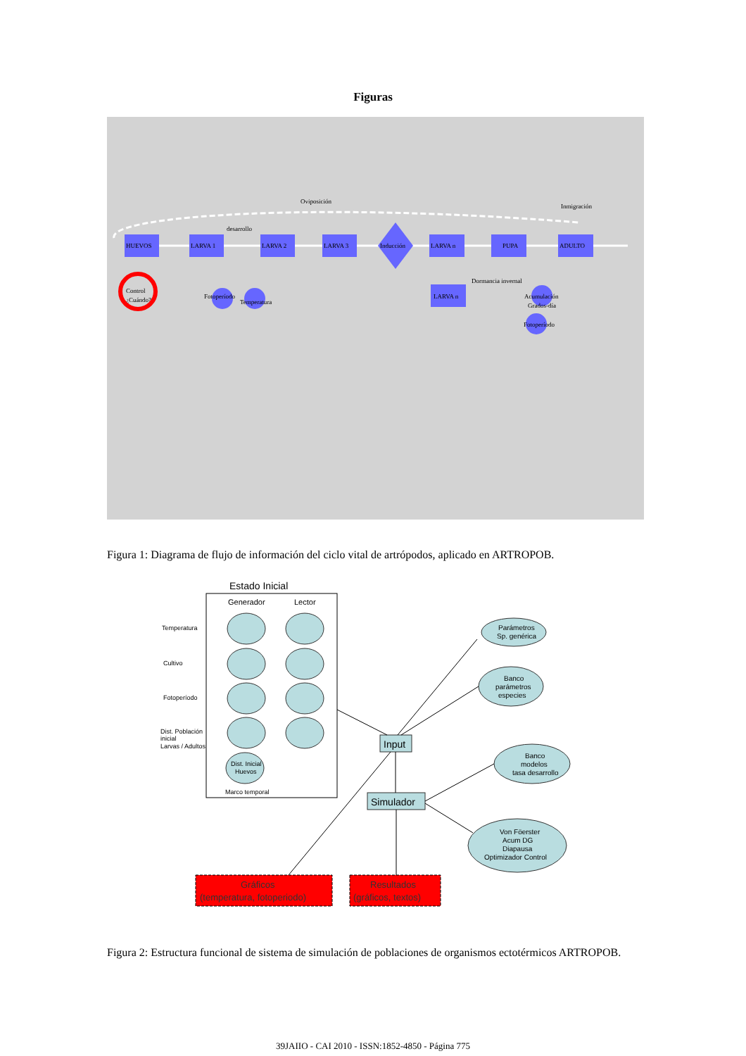Figuras
Oviposición
Inmigración
desarrollo
HUEVOS
LARVA 1
LARVA 2
LARVA 3
Inducción
LARVA n
PUPA
ADULTO
LARVA n
Dormancia invernal
Fotoperíodo
Temperatura
Acumulación
Grados-día
Fotoperíodo
Control
¿Cuándo?
Figura 1: Diagrama de flujo de información del ciclo vital de artrópodos, aplicado en ARTROPOB.
Estado Inicial
Generador
Lector
Temperatura
Cultivo
Fotoperíodo
Dist. Población
inicial
Larvas / Adultos
Dist. Inicial
Huevos
Marco temporal
Parámetros
Sp. genérica
Banco
parámetros
especies
Banco
modelos
tasa desarrollo
Von Föerster
Acum DG
Diapausa
Optimizador Control
Input
Simulador
Gráficos
(temperatura, fotoperiodo)
Resultados
(gráficos, textos)
Figura 2: Estructura funcional de sistema de simulación de poblaciones de organismos ectotérmicos ARTROPOB.
39JAIIO - CAI 2010 - ISSN:1852-4850 - Página 775